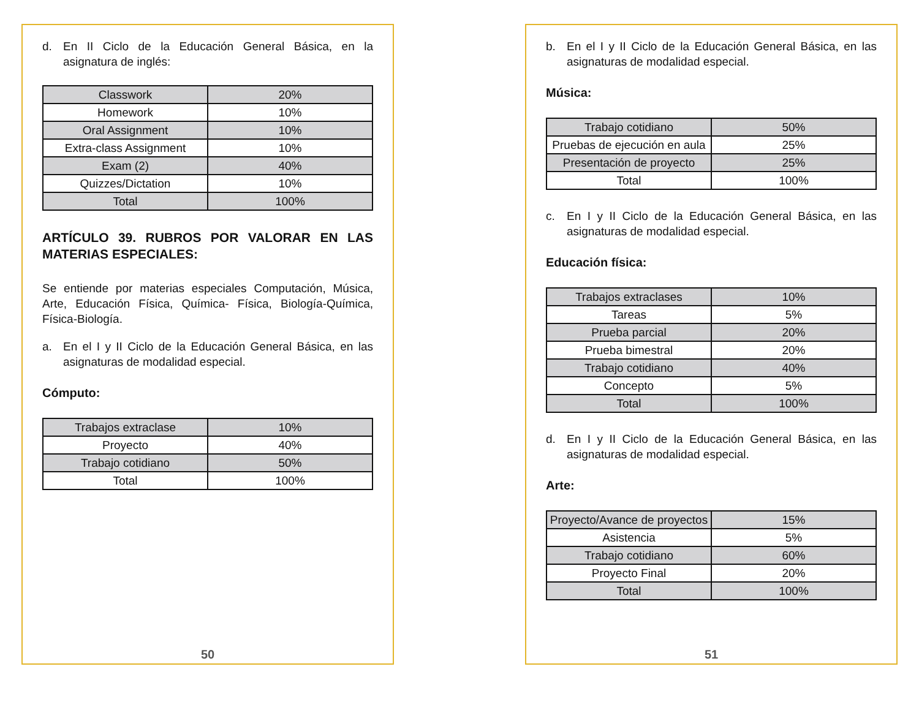d. En II Ciclo de la Educación General Básica, en la asignatura de inglés:
| Classwork | 20% |
| Homework | 10% |
| Oral Assignment | 10% |
| Extra-class Assignment | 10% |
| Exam (2) | 40% |
| Quizzes/Dictation | 10% |
| Total | 100% |
ARTÍCULO 39. RUBROS POR VALORAR EN LAS MATERIAS ESPECIALES:
Se entiende por materias especiales Computación, Música, Arte, Educación Física, Química- Física, Biología-Química, Física-Biología.
a. En el I y II Ciclo de la Educación General Básica, en las asignaturas de modalidad especial.
Cómputo:
| Trabajos extraclase | 10% |
| Proyecto | 40% |
| Trabajo cotidiano | 50% |
| Total | 100% |
50
b. En el I y II Ciclo de la Educación General Básica, en las asignaturas de modalidad especial.
Música:
| Trabajo cotidiano | 50% |
| Pruebas de ejecución en aula | 25% |
| Presentación de proyecto | 25% |
| Total | 100% |
c. En I y II Ciclo de la Educación General Básica, en las asignaturas de modalidad especial.
Educación física:
| Trabajos extraclases | 10% |
| Tareas | 5% |
| Prueba parcial | 20% |
| Prueba bimestral | 20% |
| Trabajo cotidiano | 40% |
| Concepto | 5% |
| Total | 100% |
d. En I y II Ciclo de la Educación General Básica, en las asignaturas de modalidad especial.
Arte:
| Proyecto/Avance de proyectos | 15% |
| Asistencia | 5% |
| Trabajo cotidiano | 60% |
| Proyecto Final | 20% |
| Total | 100% |
51